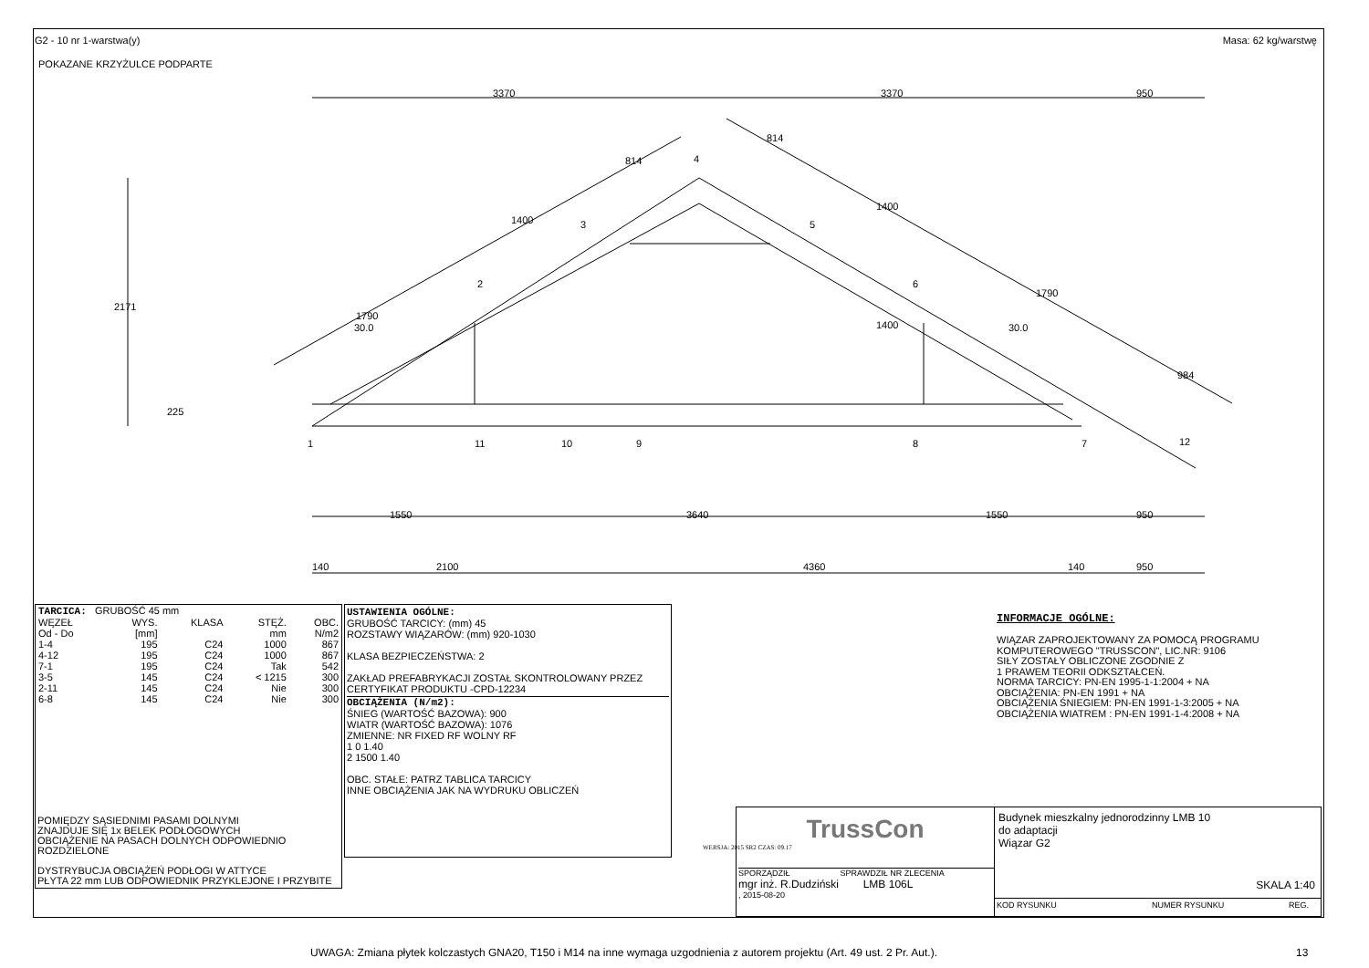G2 - 10 nr 1-warstwa(y) Masa: 62 kg/warstwę
POKAZANE KRZYŻULCE PODPARTE
3370 3370 950
4
3 5
2 6
30.0 30.0
1400
814
814
1400
1790
1790
984
1400
2171
225
1 11 10 9 8 7 12
1550 3640 1550 950
140 2100 4360 140 950
| TARCICA: GRUBOŚĆ 45 mm | | | | |
| WĘZEŁ Od - Do | WYS. [mm] | KLASA | STĘŻ. mm | OBC. N/m2 |
| 1-4 | 195 | C24 | 1000 | 867 |
| 4-12 | 195 | C24 | 1000 | 867 |
| 7-1 | 195 | C24 | Tak | 542 |
| 3-5 | 145 | C24 | < 1215 | 300 |
| 2-11 | 145 | C24 | Nie | 300 |
| 6-8 | 145 | C24 | Nie | 300 |
POMIĘDZY SĄSIEDNIMI PASAMI DOLNYMI
ZNAJDUJE SIĘ 1x BELEK PODŁOGOWYCH
OBCIĄŻENIE NA PASACH DOLNYCH ODPOWIEDNIO ROZDZIELONE
DYSTRYBUCJA OBCIĄŻEŃ PODŁOGI W ATTYCE
PŁYTA 22 mm LUB ODPOWIEDNIK PRZYKLEJONE I PRZYBITE
USTAWIENIA OGÓLNE:
GRUBOŚĆ TARCICY: (mm) 45
ROZSTAWY WIĄZARÓW: (mm) 920-1030
KLASA BEZPIECZEŃSTWA: 2
ZAKŁAD PREFABRYKACJI ZOSTAŁ SKONTROLOWANY PRZEZ
CERTYFIKAT PRODUKTU -CPD-12234
OBCIĄŻENIA (N/m2):
ŚNIEG (WARTOŚĆ BAZOWA): 900
WIATR (WARTOŚĆ BAZOWA): 1076
ZMIENNE: NR FIXED RF WOLNY RF
1 0 1.40
2 1500 1.40
OBC. STAŁE: PATRZ TABLICA TARCICY
INNE OBCIĄŻENIA JAK NA WYDRUKU OBLICZEŃ
INFORMACJE OGÓLNE:
WIĄZAR ZAPROJEKTOWANY ZA POMOCĄ PROGRAMU
KOMPUTEROWEGO "TRUSSCON", LIC.NR: 9106
SIŁY ZOSTAŁY OBLICZONE ZGODNIE Z
1 PRAWEM TEORII ODKSZTAŁCEŃ.
NORMA TARCICY: PN-EN 1995-1-1:2004 + NA
OBCIĄŻENIA: PN-EN 1991 + NA
OBCIĄŻENIA ŚNIEGIEM: PN-EN 1991-1-3:2005 + NA
OBCIĄŻENIA WIATREM : PN-EN 1991-1-4:2008 + NA
WERSJA: 2015 SR2 CZAS: 09.17
TrussCon
SPORZĄDZIŁ SPRAWDZIŁ NR ZLECENIA
mgr inż. R.Dudziński LMB 106L
, 2015-08-20
Budynek mieszkalny jednorodzinny LMB 10
do adaptacji
Wiązar G2
SKALA 1:40
KOD RYSUNKU NUMER RYSUNKU REG.
UWAGA: Zmiana płytek kolczastych GNA20, T150 i M14 na inne wymaga uzgodnienia z autorem projektu (Art. 49 ust. 2 Pr. Aut.).
13